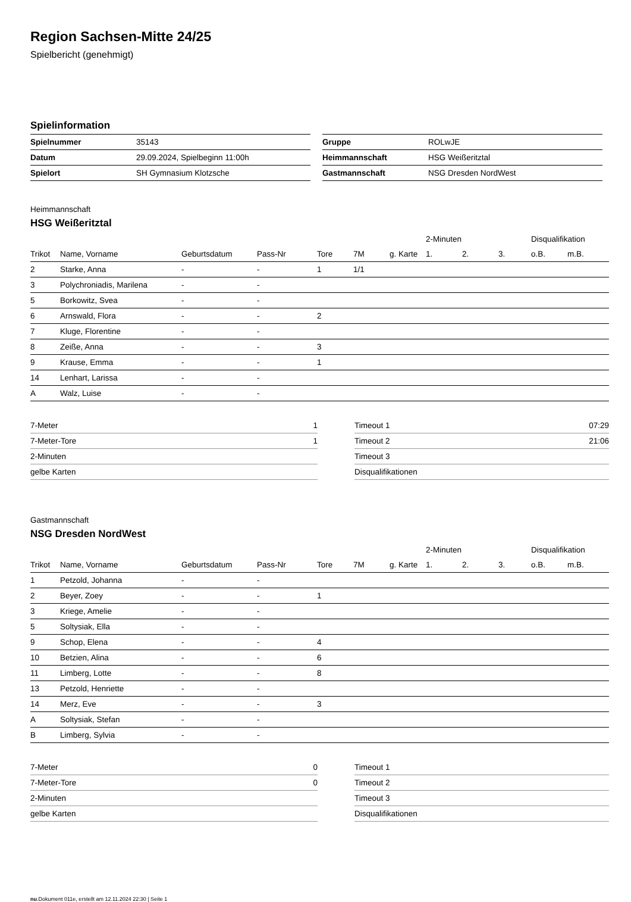Region Sachsen-Mitte 24/25
Spielbericht (genehmigt)
Spielinformation
| Spielnummer | 35143 |
| Datum | 29.09.2024, Spielbeginn 11:00h |
| Spielort | SH Gymnasium Klotzsche |
| Gruppe | ROLwJE |
| Heimmannschaft | HSG Weißeritztal |
| Gastmannschaft | NSG Dresden NordWest |
Heimmannschaft
HSG Weißeritztal
| | | | | | | | 2-Minuten | | | Disqualifikation | |
| --- | --- | --- | --- | --- | --- | --- | --- | --- | --- | --- | --- |
| Trikot | Name, Vorname | Geburtsdatum | Pass-Nr | Tore | 7M | g. Karte | 1. | 2. | 3. | o.B. | m.B. |
| 2 | Starke, Anna | - | - | 1 | 1/1 | | | | | | |
| 3 | Polychroniadis, Marilena | - | - | | | | | | | | |
| 5 | Borkowitz, Svea | - | - | | | | | | | | |
| 6 | Arnswald, Flora | - | - | 2 | | | | | | | |
| 7 | Kluge, Florentine | - | - | | | | | | | | |
| 8 | Zeiße, Anna | - | - | 3 | | | | | | | |
| 9 | Krause, Emma | - | - | 1 | | | | | | | |
| 14 | Lenhart, Larissa | - | - | | | | | | | | |
| A | Walz, Luise | - | - | | | | | | | | |
| 7-Meter | 1 |
| 7-Meter-Tore | 1 |
| 2-Minuten | |
| gelbe Karten | |
| Timeout 1 | 07:29 |
| Timeout 2 | 21:06 |
| Timeout 3 | |
| Disqualifikationen | |
Gastmannschaft
NSG Dresden NordWest
| | | | | | | | 2-Minuten | | | Disqualifikation | |
| --- | --- | --- | --- | --- | --- | --- | --- | --- | --- | --- | --- |
| Trikot | Name, Vorname | Geburtsdatum | Pass-Nr | Tore | 7M | g. Karte | 1. | 2. | 3. | o.B. | m.B. |
| 1 | Petzold, Johanna | - | - | | | | | | | | |
| 2 | Beyer, Zoey | - | - | 1 | | | | | | | |
| 3 | Kriege, Amelie | - | - | | | | | | | | |
| 5 | Soltysiak, Ella | - | - | | | | | | | | |
| 9 | Schop, Elena | - | - | 4 | | | | | | | |
| 10 | Betzien, Alina | - | - | 6 | | | | | | | |
| 11 | Limberg, Lotte | - | - | 8 | | | | | | | |
| 13 | Petzold, Henriette | - | - | | | | | | | | |
| 14 | Merz, Eve | - | - | 3 | | | | | | | |
| A | Soltysiak, Stefan | - | - | | | | | | | | |
| B | Limberg, Sylvia | - | - | | | | | | | | |
| 7-Meter | 0 |
| 7-Meter-Tore | 0 |
| 2-Minuten | |
| gelbe Karten | |
| Timeout 1 | |
| Timeout 2 | |
| Timeout 3 | |
| Disqualifikationen | |
nu.Dokument 011e, erstellt am 12.11.2024 22:30 | Seite 1